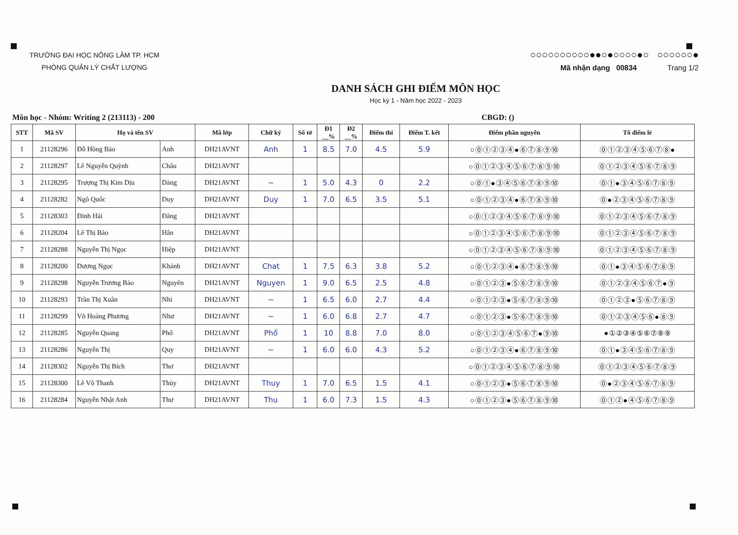TRƯỜNG ĐẠI HỌC NÔNG LÂM TP. HCM
PHÒNG QUẢN LÝ CHẤT LƯỢNG
○○○○○○○○○○●●○●○○○○●○ ○○○○○○●
Mã nhận dạng 00834 Trang 1/2
DANH SÁCH GHI ĐIỂM MÔN HỌC
Học kỳ 1 - Năm học 2022 - 2023
Môn học - Nhóm: Writing 2 (213113) - 200 CBGD: ()
| STT | Mã SV | Họ và tên SV | | Mã lớp | Chữ ký | Số tờ | Đ1 __% | Đ2 __% | Điểm thi | Điểm T. kết | Điểm phần nguyên | Tô điểm lẻ |
| --- | --- | --- | --- | --- | --- | --- | --- | --- | --- | --- | --- | --- |
| 1 | 21128296 | Đỗ Hồng Bảo | Anh | DH21AVNT | Anh | 1 | 8.5 | 7.0 | 4.5 | 5.9 | ○⓪①②③④●⑥⑦⑧⑨⑩ | ⓪①②③④⑤⑥⑦⑧● |
| 2 | 21128297 | Lê Nguyễn Quỳnh | Châu | DH21AVNT | | | | | | | ○⓪①②③④⑤⑥⑦⑧⑨⑩ | ⓪①②③④⑤⑥⑦⑧⑨ |
| 3 | 21128295 | Trượng Thị Kim Dịu | Dàng | DH21AVNT | ~ | 1 | 5.0 | 4.3 | 0 | 2.2 | ○⓪①●③④⑤⑥⑦⑧⑨⑩ | ⓪①●③④⑤⑥⑦⑧⑨ |
| 4 | 21128282 | Ngô Quốc | Duy | DH21AVNT | Duy | 1 | 7.0 | 6.5 | 3.5 | 5.1 | ○⓪①②③④●⑥⑦⑧⑨⑩ | ⓪●②③④⑤⑥⑦⑧⑨ |
| 5 | 21128303 | Đinh Hải | Đăng | DH21AVNT | | | | | | | ○⓪①②③④⑤⑥⑦⑧⑨⑩ | ⓪①②③④⑤⑥⑦⑧⑨ |
| 6 | 21128204 | Lê Thị Bảo | Hân | DH21AVNT | | | | | | | ○⓪①②③④⑤⑥⑦⑧⑨⑩ | ⓪①②③④⑤⑥⑦⑧⑨ |
| 7 | 21128288 | Nguyễn Thị Ngọc | Hiệp | DH21AVNT | | | | | | | ○⓪①②③④⑤⑥⑦⑧⑨⑩ | ⓪①②③④⑤⑥⑦⑧⑨ |
| 8 | 21128200 | Dương Ngọc | Khánh | DH21AVNT | Chat | 1 | 7.5 | 6.3 | 3.8 | 5.2 | ○⓪①②③④●⑥⑦⑧⑨⑩ | ⓪①●③④⑤⑥⑦⑧⑨ |
| 9 | 21128298 | Nguyễn Trương Bảo | Nguyên | DH21AVNT | Nguyen | 1 | 9.0 | 6.5 | 2.5 | 4.8 | ○⓪①②③●⑤⑥⑦⑧⑨⑩ | ⓪①②③④⑤⑥⑦●⑨ |
| 10 | 21128293 | Trần Thị Xuân | Nhi | DH21AVNT | ~ | 1 | 6.5 | 6.0 | 2.7 | 4.4 | ○⓪①②③●⑤⑥⑦⑧⑨⑩ | ⓪①②③●⑤⑥⑦⑧⑨ |
| 11 | 21128299 | Võ Hoàng Phương | Như | DH21AVNT | ~ | 1 | 6.0 | 6.8 | 2.7 | 4.7 | ○⓪①②③●⑤⑥⑦⑧⑨⑩ | ⓪①②③④⑤⑥●⑧⑨ |
| 12 | 21128285 | Nguyễn Quang | Phổ | DH21AVNT | Phổ | 1 | 10 | 8.8 | 7.0 | 8.0 | ○⓪①②③④⑤⑥⑦●⑨⑩ | ●①②③④⑤⑥⑦⑧⑨ |
| 13 | 21128286 | Nguyễn Thị | Quy | DH21AVNT | ~ | 1 | 6.0 | 6.0 | 4.3 | 5.2 | ○⓪①②③④●⑥⑦⑧⑨⑩ | ⓪①●③④⑤⑥⑦⑧⑨ |
| 14 | 21128302 | Nguyễn Thị Bích | Thơ | DH21AVNT | | | | | | | ○⓪①②③④⑤⑥⑦⑧⑨⑩ | ⓪①②③④⑤⑥⑦⑧⑨ |
| 15 | 21128300 | Lê Võ Thanh | Thùy | DH21AVNT | Thuy | 1 | 7.0 | 6.5 | 1.5 | 4.1 | ○⓪①②③●⑤⑥⑦⑧⑨⑩ | ⓪●②③④⑤⑥⑦⑧⑨ |
| 16 | 21128284 | Nguyễn Nhật Anh | Thư | DH21AVNT | Thu | 1 | 6.0 | 7.3 | 1.5 | 4.3 | ○⓪①②③●⑤⑥⑦⑧⑨⑩ | ⓪①②●④⑤⑥⑦⑧⑨ |